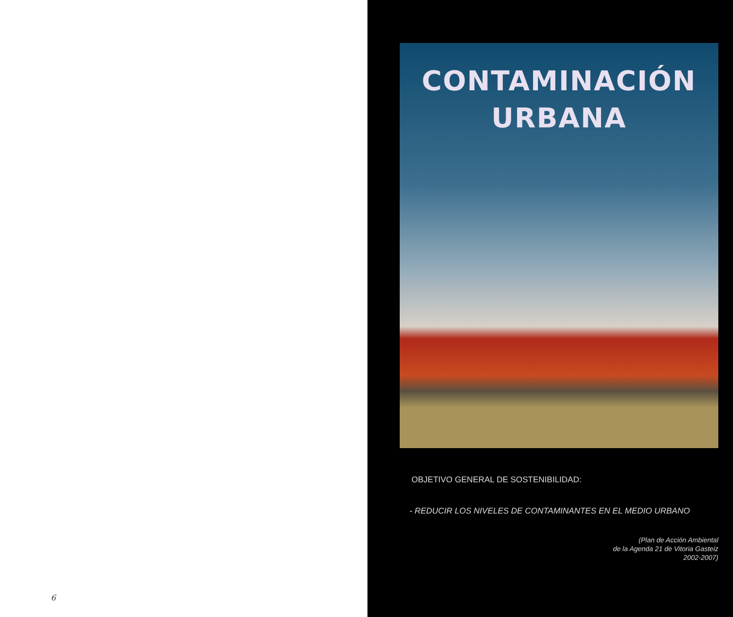6
CONTAMINACIÓN
URBANA
OBJETIVO GENERAL DE SOSTENIBILIDAD:
- REDUCIR LOS NIVELES DE CONTAMINANTES EN EL MEDIO URBANO
(Plan de Acción Ambiental
de la Agenda 21 de Vitoria Gasteiz
2002-2007)